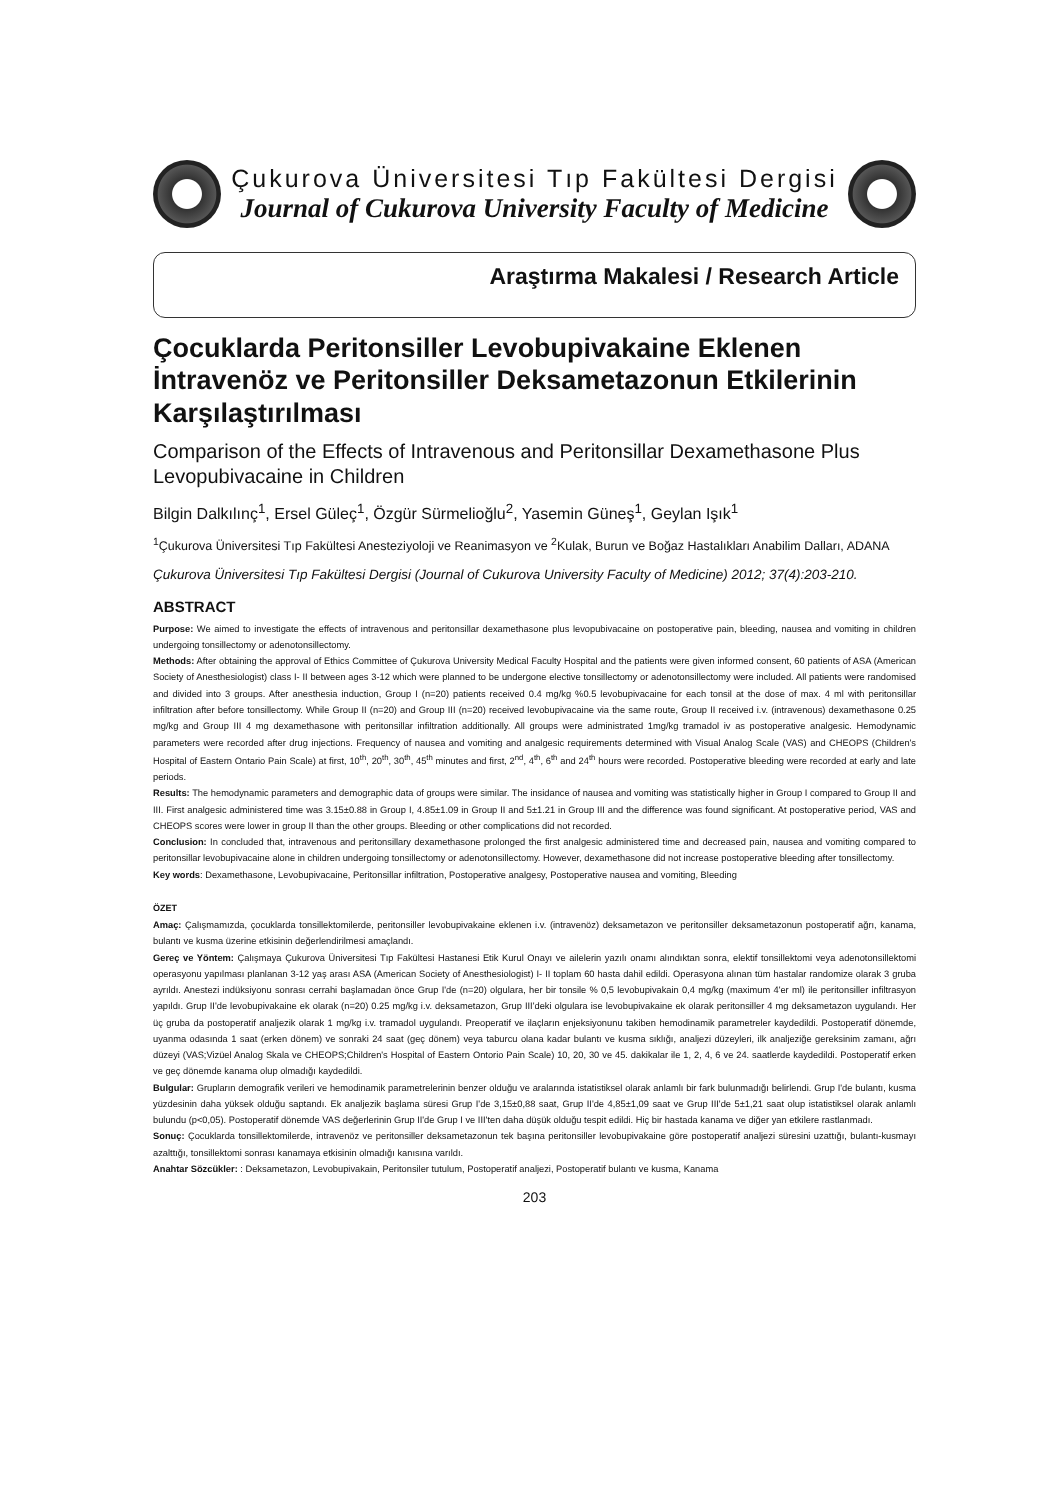Çukurova Üniversitesi Tıp Fakültesi Dergisi
Journal of Cukurova University Faculty of Medicine
Araştırma Makalesi / Research Article
Çocuklarda Peritonsiller Levobupivakaine Eklenen İntravenöz ve Peritonsiller Deksametazonun Etkilerinin Karşılaştırılması
Comparison of the Effects of Intravenous and Peritonsillar Dexamethasone Plus Levopubivacaine in Children
Bilgin Dalkılınç<sup>1</sup>, Ersel Güleç<sup>1</sup>, Özgür Sürmelioğlu<sup>2</sup>, Yasemin Güneş<sup>1</sup>, Geylan Işık<sup>1</sup>
<sup>1</sup> Çukurova Üniversitesi Tıp Fakültesi Anesteziyoloji ve Reanimasyon ve <sup>2</sup>Kulak, Burun ve Boğaz Hastalıkları Anabilim Dalları, ADANA
Çukurova Üniversitesi Tıp Fakültesi Dergisi (Journal of Cukurova University Faculty of Medicine) 2012; 37(4):203-210.
ABSTRACT
Purpose: We aimed to investigate the effects of intravenous and peritonsillar dexamethasone plus levopubivacaine on postoperative pain, bleeding, nausea and vomiting in children undergoing tonsillectomy or adenotonsillectomy.
Methods: After obtaining the approval of Ethics Committee of Çukurova University Medical Faculty Hospital and the patients were given informed consent, 60 patients of ASA (American Society of Anesthesiologist) class I- II between ages 3-12 which were planned to be undergone elective tonsillectomy or adenotonsillectomy were included. All patients were randomised and divided into 3 groups. After anesthesia induction, Group I (n=20) patients received 0.4 mg/kg %0.5 levobupivacaine for each tonsil at the dose of max. 4 ml with peritonsillar infiltration after before tonsillectomy. While Group II (n=20) and Group III (n=20) received levobupivacaine via the same route, Group II received i.v. (intravenous) dexamethasone 0.25 mg/kg and Group III 4 mg dexamethasone with peritonsillar infiltration additionally. All groups were administrated 1mg/kg tramadol iv as postoperative analgesic. Hemodynamic parameters were recorded after drug injections. Frequency of nausea and vomiting and analgesic requirements determined with Visual Analog Scale (VAS) and CHEOPS (Children's Hospital of Eastern Ontario Pain Scale) at first, 10<sup>th</sup>, 20<sup>th</sup>, 30<sup>th</sup>, 45<sup>th</sup> minutes and first, 2<sup>nd</sup>, 4<sup>th</sup>, 6<sup>th</sup> and 24<sup>th</sup> hours were recorded. Postoperative bleeding were recorded at early and late periods.
Results: The hemodynamic parameters and demographic data of groups were similar. The insidance of nausea and vomiting was statistically higher in Group I compared to Group II and III. First analgesic administered time was 3.15±0.88 in Group I, 4.85±1.09 in Group II and 5±1.21 in Group III and the difference was found significant. At postoperative period, VAS and CHEOPS scores were lower in group II than the other groups. Bleeding or other complications did not recorded.
Conclusion: In concluded that, intravenous and peritonsillary dexamethasone prolonged the first analgesic administered time and decreased pain, nausea and vomiting compared to peritonsillar levobupivacaine alone in children undergoing tonsillectomy or adenotonsillectomy. However, dexamethasone did not increase postoperative bleeding after tonsillectomy.
Key words: Dexamethasone, Levobupivacaine, Peritonsillar infiltration, Postoperative analgesy, Postoperative nausea and vomiting, Bleeding
ÖZET
Amaç: Çalışmamızda, çocuklarda tonsillektomilerde, peritonsiller levobupivakaine eklenen i.v. (intravenöz) deksametazon ve peritonsiller deksametazonun postoperatif ağrı, kanama, bulantı ve kusma üzerine etkisinin değerlendirilmesi amaçlandı.
Gereç ve Yöntem: Çalışmaya Çukurova Üniversitesi Tıp Fakültesi Hastanesi Etik Kurul Onayı ve ailelerin yazılı onamı alındıktan sonra, elektif tonsillektomi veya adenotonsillektomi operasyonu yapılması planlanan 3-12 yaş arası ASA (American Society of Anesthesiologist) I- II toplam 60 hasta dahil edildi. Operasyona alınan tüm hastalar randomize olarak 3 gruba ayrıldı. Anestezi indüksiyonu sonrası cerrahi başlamadan önce Grup I'de (n=20) olgulara, her bir tonsile % 0,5 levobupivakain 0,4 mg/kg (maximum 4'er ml) ile peritonsiller infiltrasyon yapıldı. Grup II'de levobupivakaine ek olarak (n=20) 0.25 mg/kg i.v. deksametazon, Grup III'deki olgulara ise levobupivakaine ek olarak peritonsiller 4 mg deksametazon uygulandı. Her üç gruba da postoperatif analjezik olarak 1 mg/kg i.v. tramadol uygulandı. Preoperatif ve ilaçların enjeksiyonunu takiben hemodinamik parametreler kaydedildi. Postoperatif dönemde, uyanma odasında 1 saat (erken dönem) ve sonraki 24 saat (geç dönem) veya taburcu olana kadar bulantı ve kusma sıklığı, analjezi düzeyleri, ilk analjeziğe gereksinim zamanı, ağrı düzeyi (VAS;Vizüel Analog Skala ve CHEOPS;Children's Hospital of Eastern Ontorio Pain Scale) 10, 20, 30 ve 45. dakikalar ile 1, 2, 4, 6 ve 24. saatlerde kaydedildi. Postoperatif erken ve geç dönemde kanama olup olmadığı kaydedildi.
Bulgular: Grupların demografik verileri ve hemodinamik parametrelerinin benzer olduğu ve aralarında istatistiksel olarak anlamlı bir fark bulunmadığı belirlendi. Grup I'de bulantı, kusma yüzdesinin daha yüksek olduğu saptandı. Ek analjezik başlama süresi Grup I'de 3,15±0,88 saat, Grup II'de 4,85±1,09 saat ve Grup III'de 5±1,21 saat olup istatistiksel olarak anlamlı bulundu (p<0,05). Postoperatif dönemde VAS değerlerinin Grup II'de Grup I ve III'ten daha düşük olduğu tespit edildi. Hiç bir hastada kanama ve diğer yan etkilere rastlanmadı.
Sonuç: Çocuklarda tonsillektomilerde, intravenöz ve peritonsiller deksametazonun tek başına peritonsiller levobupivakaine göre postoperatif analjezi süresini uzattığı, bulantı-kusmayı azalttığı, tonsillektomi sonrası kanamaya etkisinin olmadığı kanısına varıldı.
Anahtar Sözcükler: : Deksametazon, Levobupivakain, Peritonsiler tutulum, Postoperatif analjezi, Postoperatif bulantı ve kusma, Kanama
203